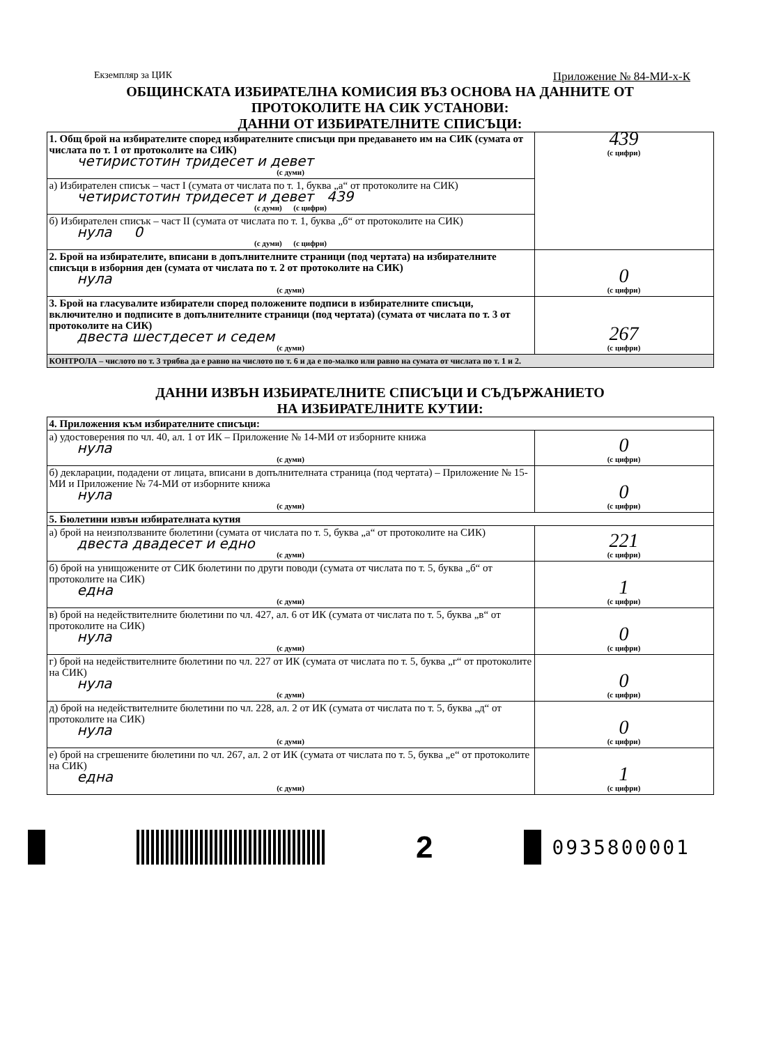Екземпляр за ЦИК Приложение № 84-МИ-х-К
ОБЩИНСКАТА ИЗБИРАТЕЛНА КОМИСИЯ ВЪЗ ОСНОВА НА ДАННИТЕ ОТ
ПРОТОКОЛИТЕ НА СИК УСТАНОВИ:
ДАННИ ОТ ИЗБИРАТЕЛНИТЕ СПИСЪЦИ:
| 1. Общ брой на избирателите според избирателните списъци при предаването им на СИК (сумата от числата по т. 1 от протоколите на СИК) четиристотин тридесет и девет (с думи) | 439 (с цифри) |
| а) Избирателен списък – част I (сумата от числата по т. 1, буква „а“ от протоколите на СИК) четиристотин тридесет и девет 439 (с думи) (с цифри) | |
| б) Избирателен списък – част II (сумата от числата по т. 1, буква „б“ от протоколите на СИК) нула 0 (с думи) (с цифри) | |
| 2. Брой на избирателите, вписани в допълнителните страници (под чертата) на избирателните списъци в изборния ден (сумата от числата по т. 2 от протоколите на СИК) нула (с думи) | 0 (с цифри) |
| 3. Брой на гласувалите избиратели според положените подписи в избирателните списъци, включително и подписите в допълнителните страници (под чертата) (сумата от числата по т. 3 от протоколите на СИК) двеста шестдесет и седем (с думи) | 267 (с цифри) |
| КОНТРОЛА – числото по т. 3 трябва да е равно на числото по т. 6 и да е по-малко или равно на сумата от числата по т. 1 и 2. | |
ДАННИ ИЗВЪН ИЗБИРАТЕЛНИТЕ СПИСЪЦИ И СЪДЪРЖАНИЕТО
НА ИЗБИРАТЕЛНИТЕ КУТИИ:
| 4. Приложения към избирателните списъци: | |
| а) удостоверения по чл. 40, ал. 1 от ИК – Приложение № 14-МИ от изборните книжа нула (с думи) | 0 (с цифри) |
| б) декларации, подадени от лицата, вписани в допълнителната страница (под чертата) – Приложение № 15-МИ и Приложение № 74-МИ от изборните книжа нула (с думи) | 0 (с цифри) |
| 5. Бюлетини извън избирателната кутия | |
| а) брой на неизползваните бюлетини (сумата от числата по т. 5, буква „а“ от протоколите на СИК) двеста двадесет и едно (с думи) | 221 (с цифри) |
| б) брой на унищожените от СИК бюлетини по други поводи (сумата от числата по т. 5, буква „б“ от протоколите на СИК) една (с думи) | 1 (с цифри) |
| в) брой на недействителните бюлетини по чл. 427, ал. 6 от ИК (сумата от числата по т. 5, буква „в“ от протоколите на СИК) нула (с думи) | 0 (с цифри) |
| г) брой на недействителните бюлетини по чл. 227 от ИК (сумата от числата по т. 5, буква „г“ от протоколите на СИК) нула (с думи) | 0 (с цифри) |
| д) брой на недействителните бюлетини по чл. 228, ал. 2 от ИК (сумата от числата по т. 5, буква „д“ от протоколите на СИК) нула (с думи) | 0 (с цифри) |
| е) брой на сгрешените бюлетини по чл. 267, ал. 2 от ИК (сумата от числата по т. 5, буква „е“ от протоколите на СИК) една (с думи) | 1 (с цифри) |
2
0935800001